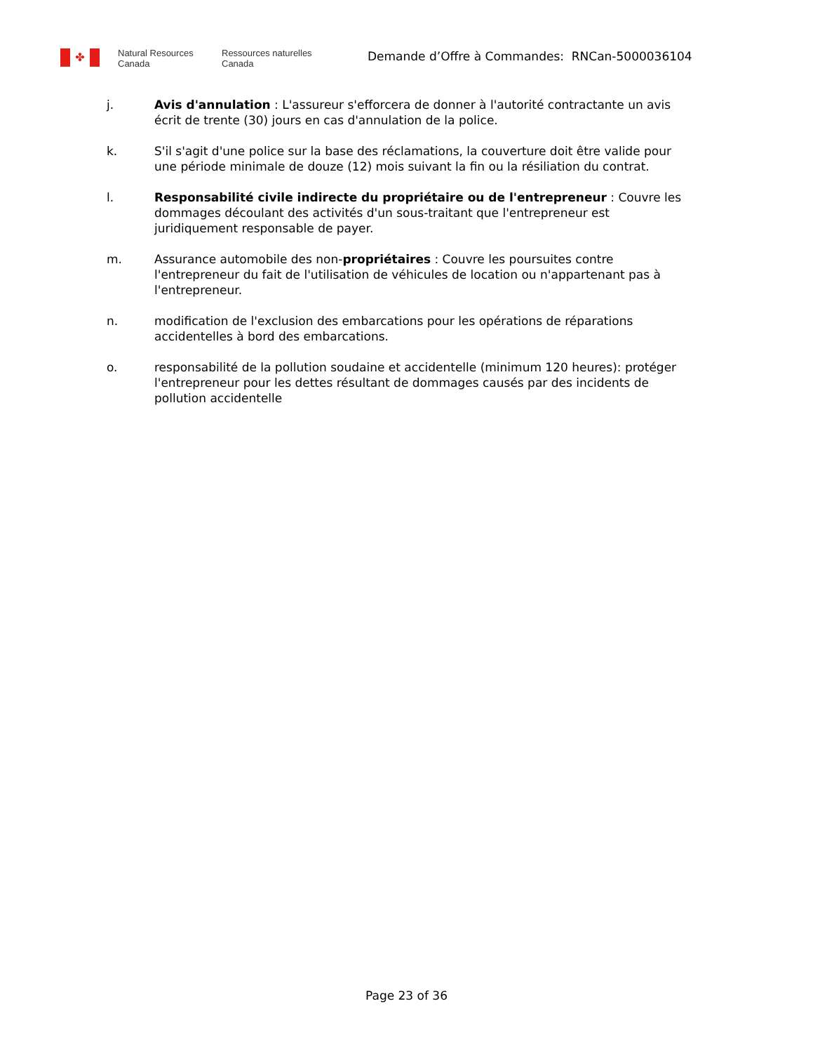✤
Natural Resources
Canada
Ressources naturelles
Canada
Demande d’Offre à Commandes: RNCan-5000036104
j. Avis d'annulation : L'assureur s'efforcera de donner à l'autorité contractante un avis écrit de trente (30) jours en cas d'annulation de la police.
k. S'il s'agit d'une police sur la base des réclamations, la couverture doit être valide pour une période minimale de douze (12) mois suivant la fin ou la résiliation du contrat.
l. Responsabilité civile indirecte du propriétaire ou de l'entrepreneur : Couvre les dommages découlant des activités d'un sous-traitant que l'entrepreneur est juridiquement responsable de payer.
m. Assurance automobile des non-propriétaires : Couvre les poursuites contre l'entrepreneur du fait de l'utilisation de véhicules de location ou n'appartenant pas à l'entrepreneur.
n. modification de l'exclusion des embarcations pour les opérations de réparations accidentelles à bord des embarcations.
o. responsabilité de la pollution soudaine et accidentelle (minimum 120 heures): protéger l'entrepreneur pour les dettes résultant de dommages causés par des incidents de pollution accidentelle
Page 23 of 36